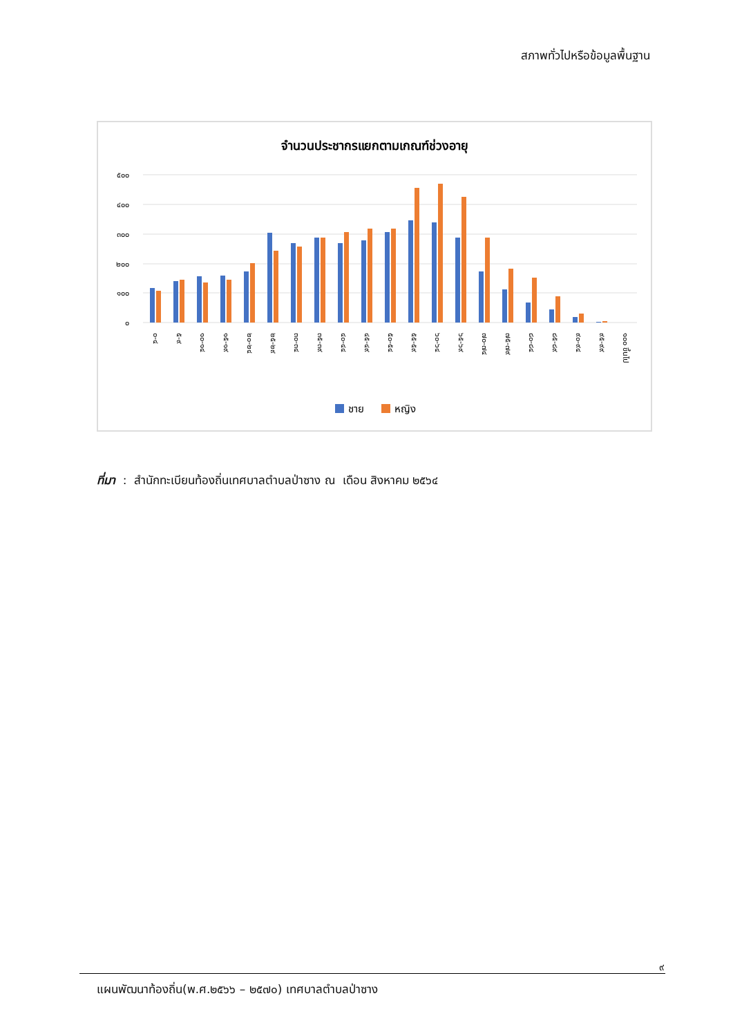สภาพทั่วไปหรือข้อมูลพื้นฐาน
จำนวนประชากรแยกตามเกณฑ์ช่วงอายุ
๕๐๐
๔๐๐
๓๐๐
๒๐๐
๑๐๐
๐
๐-๔
๕-๙
๑๐-๑๔
๑๕-๑๙
๒๐-๒๔
๒๕-๒๙
๓๐-๓๔
๓๕-๓๙
๔๐-๔๔
๔๕-๔๙
๕๐-๕๔
๕๕-๕๙
๖๐-๖๔
๖๕-๖๙
๗๐-๗๔
๗๕-๗๙
๘๐-๘๔
๘๕-๘๙
๙๐-๙๔
๙๕-๙๙
๑๐๐ ขึ้นไป
ชาย
หญิง
ที่มา : สำนักทะเบียนท้องถิ่นเทศบาลตำบลป่าซาง ณ เดือน สิงหาคม ๒๕๖๔
๙
แผนพัฒนาท้องถิ่น(พ.ศ.๒๕๖๖ – ๒๕๗๐) เทศบาลตำบลป่าซาง